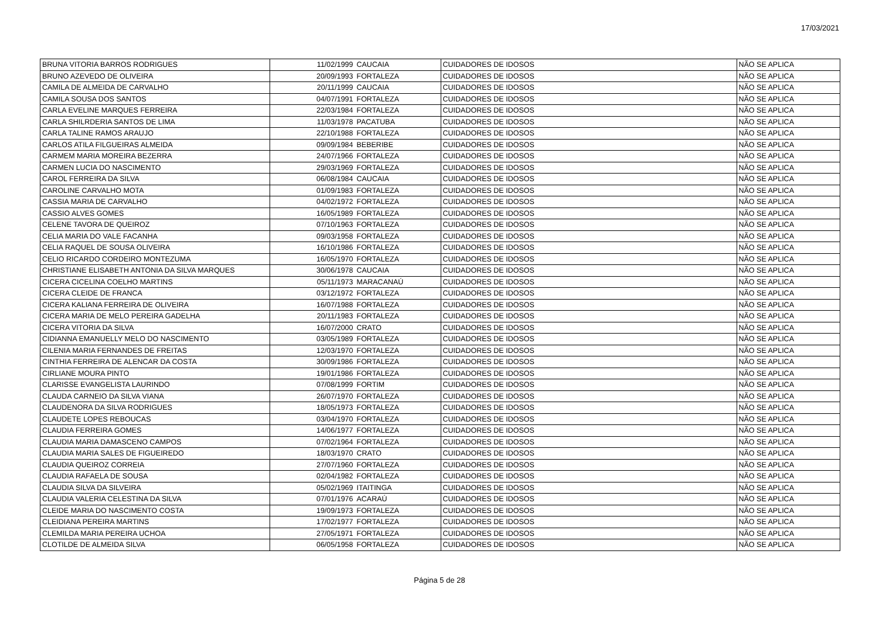17/03/2021
| BRUNA VITORIA BARROS RODRIGUES | 11/02/1999 | CAUCAIA | CUIDADORES DE IDOSOS | NÃO SE APLICA |
| BRUNO AZEVEDO DE OLIVEIRA | 20/09/1993 | FORTALEZA | CUIDADORES DE IDOSOS | NÃO SE APLICA |
| CAMILA DE ALMEIDA DE CARVALHO | 20/11/1999 | CAUCAIA | CUIDADORES DE IDOSOS | NÃO SE APLICA |
| CAMILA SOUSA DOS SANTOS | 04/07/1991 | FORTALEZA | CUIDADORES DE IDOSOS | NÃO SE APLICA |
| CARLA EVELINE MARQUES FERREIRA | 22/03/1984 | FORTALEZA | CUIDADORES DE IDOSOS | NÃO SE APLICA |
| CARLA SHILRDERIA SANTOS DE LIMA | 11/03/1978 | PACATUBA | CUIDADORES DE IDOSOS | NÃO SE APLICA |
| CARLA TALINE RAMOS ARAUJO | 22/10/1988 | FORTALEZA | CUIDADORES DE IDOSOS | NÃO SE APLICA |
| CARLOS ATILA FILGUEIRAS ALMEIDA | 09/09/1984 | BEBERIBE | CUIDADORES DE IDOSOS | NÃO SE APLICA |
| CARMEM MARIA MOREIRA BEZERRA | 24/07/1966 | FORTALEZA | CUIDADORES DE IDOSOS | NÃO SE APLICA |
| CARMEN LUCIA DO NASCIMENTO | 29/03/1969 | FORTALEZA | CUIDADORES DE IDOSOS | NÃO SE APLICA |
| CAROL FERREIRA DA SILVA | 06/08/1984 | CAUCAIA | CUIDADORES DE IDOSOS | NÃO SE APLICA |
| CAROLINE CARVALHO MOTA | 01/09/1983 | FORTALEZA | CUIDADORES DE IDOSOS | NÃO SE APLICA |
| CASSIA MARIA DE CARVALHO | 04/02/1972 | FORTALEZA | CUIDADORES DE IDOSOS | NÃO SE APLICA |
| CASSIO ALVES GOMES | 16/05/1989 | FORTALEZA | CUIDADORES DE IDOSOS | NÃO SE APLICA |
| CELENE TAVORA DE QUEIROZ | 07/10/1963 | FORTALEZA | CUIDADORES DE IDOSOS | NÃO SE APLICA |
| CELIA MARIA DO VALE FACANHA | 09/03/1958 | FORTALEZA | CUIDADORES DE IDOSOS | NÃO SE APLICA |
| CELIA RAQUEL DE SOUSA OLIVEIRA | 16/10/1986 | FORTALEZA | CUIDADORES DE IDOSOS | NÃO SE APLICA |
| CELIO RICARDO CORDEIRO MONTEZUMA | 16/05/1970 | FORTALEZA | CUIDADORES DE IDOSOS | NÃO SE APLICA |
| CHRISTIANE ELISABETH ANTONIA DA SILVA MARQUES | 30/06/1978 | CAUCAIA | CUIDADORES DE IDOSOS | NÃO SE APLICA |
| CICERA CICELINA COELHO MARTINS | 05/11/1973 | MARACANAÚ | CUIDADORES DE IDOSOS | NÃO SE APLICA |
| CICERA CLEIDE DE FRANCA | 03/12/1972 | FORTALEZA | CUIDADORES DE IDOSOS | NÃO SE APLICA |
| CICERA KALIANA FERREIRA DE OLIVEIRA | 16/07/1988 | FORTALEZA | CUIDADORES DE IDOSOS | NÃO SE APLICA |
| CICERA MARIA DE MELO PEREIRA GADELHA | 20/11/1983 | FORTALEZA | CUIDADORES DE IDOSOS | NÃO SE APLICA |
| CICERA VITORIA DA SILVA | 16/07/2000 | CRATO | CUIDADORES DE IDOSOS | NÃO SE APLICA |
| CIDIANNA EMANUELLY MELO DO NASCIMENTO | 03/05/1989 | FORTALEZA | CUIDADORES DE IDOSOS | NÃO SE APLICA |
| CILENIA MARIA FERNANDES DE FREITAS | 12/03/1970 | FORTALEZA | CUIDADORES DE IDOSOS | NÃO SE APLICA |
| CINTHIA FERREIRA DE ALENCAR DA COSTA | 30/09/1986 | FORTALEZA | CUIDADORES DE IDOSOS | NÃO SE APLICA |
| CIRLIANE MOURA PINTO | 19/01/1986 | FORTALEZA | CUIDADORES DE IDOSOS | NÃO SE APLICA |
| CLARISSE EVANGELISTA LAURINDO | 07/08/1999 | FORTIM | CUIDADORES DE IDOSOS | NÃO SE APLICA |
| CLAUDA CARNEIO DA SILVA VIANA | 26/07/1970 | FORTALEZA | CUIDADORES DE IDOSOS | NÃO SE APLICA |
| CLAUDENORA DA SILVA RODRIGUES | 18/05/1973 | FORTALEZA | CUIDADORES DE IDOSOS | NÃO SE APLICA |
| CLAUDETE LOPES REBOUCAS | 03/04/1970 | FORTALEZA | CUIDADORES DE IDOSOS | NÃO SE APLICA |
| CLAUDIA FERREIRA GOMES | 14/06/1977 | FORTALEZA | CUIDADORES DE IDOSOS | NÃO SE APLICA |
| CLAUDIA MARIA DAMASCENO CAMPOS | 07/02/1964 | FORTALEZA | CUIDADORES DE IDOSOS | NÃO SE APLICA |
| CLAUDIA MARIA SALES DE FIGUEIREDO | 18/03/1970 | CRATO | CUIDADORES DE IDOSOS | NÃO SE APLICA |
| CLAUDIA QUEIROZ CORREIA | 27/07/1960 | FORTALEZA | CUIDADORES DE IDOSOS | NÃO SE APLICA |
| CLAUDIA RAFAELA DE SOUSA | 02/04/1982 | FORTALEZA | CUIDADORES DE IDOSOS | NÃO SE APLICA |
| CLAUDIA SILVA DA SILVEIRA | 05/02/1969 | ITAITINGA | CUIDADORES DE IDOSOS | NÃO SE APLICA |
| CLAUDIA VALERIA CELESTINA DA SILVA | 07/01/1976 | ACARAÚ | CUIDADORES DE IDOSOS | NÃO SE APLICA |
| CLEIDE MARIA DO NASCIMENTO COSTA | 19/09/1973 | FORTALEZA | CUIDADORES DE IDOSOS | NÃO SE APLICA |
| CLEIDIANA PEREIRA MARTINS | 17/02/1977 | FORTALEZA | CUIDADORES DE IDOSOS | NÃO SE APLICA |
| CLEMILDA MARIA PEREIRA UCHOA | 27/05/1971 | FORTALEZA | CUIDADORES DE IDOSOS | NÃO SE APLICA |
| CLOTILDE DE ALMEIDA SILVA | 06/05/1958 | FORTALEZA | CUIDADORES DE IDOSOS | NÃO SE APLICA |
Página 5 de 28